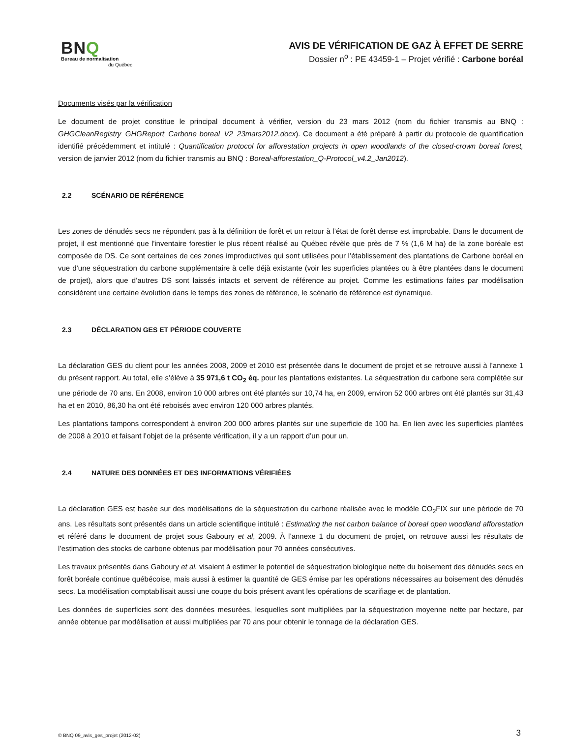BNQ
Bureau de normalisation
du Québec
AVIS DE VÉRIFICATION DE GAZ À EFFET DE SERRE
Dossier n<sup>o</sup> : PE 43459-1 – Projet vérifié : Carbone boréal
Documents visés par la vérification
Le document de projet constitue le principal document à vérifier, version du 23 mars 2012 (nom du fichier transmis au BNQ : GHGCleanRegistry_GHGReport_Carbone boreal_V2_23mars2012.docx). Ce document a été préparé à partir du protocole de quantification identifié précédemment et intitulé : Quantification protocol for afforestation projects in open woodlands of the closed-crown boreal forest, version de janvier 2012 (nom du fichier transmis au BNQ : Boreal-afforestation_Q-Protocol_v4.2_Jan2012).
2.2 SCÉNARIO DE RÉFÉRENCE
Les zones de dénudés secs ne répondent pas à la définition de forêt et un retour à l’état de forêt dense est improbable. Dans le document de projet, il est mentionné que l'inventaire forestier le plus récent réalisé au Québec révèle que près de 7 % (1,6 M ha) de la zone boréale est composée de DS. Ce sont certaines de ces zones improductives qui sont utilisées pour l’établissement des plantations de Carbone boréal en vue d’une séquestration du carbone supplémentaire à celle déjà existante (voir les superficies plantées ou à être plantées dans le document de projet), alors que d’autres DS sont laissés intacts et servent de référence au projet. Comme les estimations faites par modélisation considèrent une certaine évolution dans le temps des zones de référence, le scénario de référence est dynamique.
2.3 DÉCLARATION GES ET PÉRIODE COUVERTE
La déclaration GES du client pour les années 2008, 2009 et 2010 est présentée dans le document de projet et se retrouve aussi à l’annexe 1 du présent rapport. Au total, elle s’élève à 35 971,6 t CO<sub>2</sub> éq. pour les plantations existantes. La séquestration du carbone sera complétée sur une période de 70 ans. En 2008, environ 10 000 arbres ont été plantés sur 10,74 ha, en 2009, environ 52 000 arbres ont été plantés sur 31,43 ha et en 2010, 86,30 ha ont été reboisés avec environ 120 000 arbres plantés.
Les plantations tampons correspondent à environ 200 000 arbres plantés sur une superficie de 100 ha. En lien avec les superficies plantées de 2008 à 2010 et faisant l’objet de la présente vérification, il y a un rapport d’un pour un.
2.4 NATURE DES DONNÉES ET DES INFORMATIONS VÉRIFIÉES
La déclaration GES est basée sur des modélisations de la séquestration du carbone réalisée avec le modèle CO<sub>2</sub>FIX sur une période de 70 ans. Les résultats sont présentés dans un article scientifique intitulé : Estimating the net carbon balance of boreal open woodland afforestation et référé dans le document de projet sous Gaboury et al, 2009. À l’annexe 1 du document de projet, on retrouve aussi les résultats de l’estimation des stocks de carbone obtenus par modélisation pour 70 années consécutives.
Les travaux présentés dans Gaboury et al. visaient à estimer le potentiel de séquestration biologique nette du boisement des dénudés secs en forêt boréale continue québécoise, mais aussi à estimer la quantité de GES émise par les opérations nécessaires au boisement des dénudés secs. La modélisation comptabilisait aussi une coupe du bois présent avant les opérations de scarifiage et de plantation.
Les données de superficies sont des données mesurées, lesquelles sont multipliées par la séquestration moyenne nette par hectare, par année obtenue par modélisation et aussi multipliées par 70 ans pour obtenir le tonnage de la déclaration GES.
© BNQ 09_avis_ges_projet (2012-02) 3